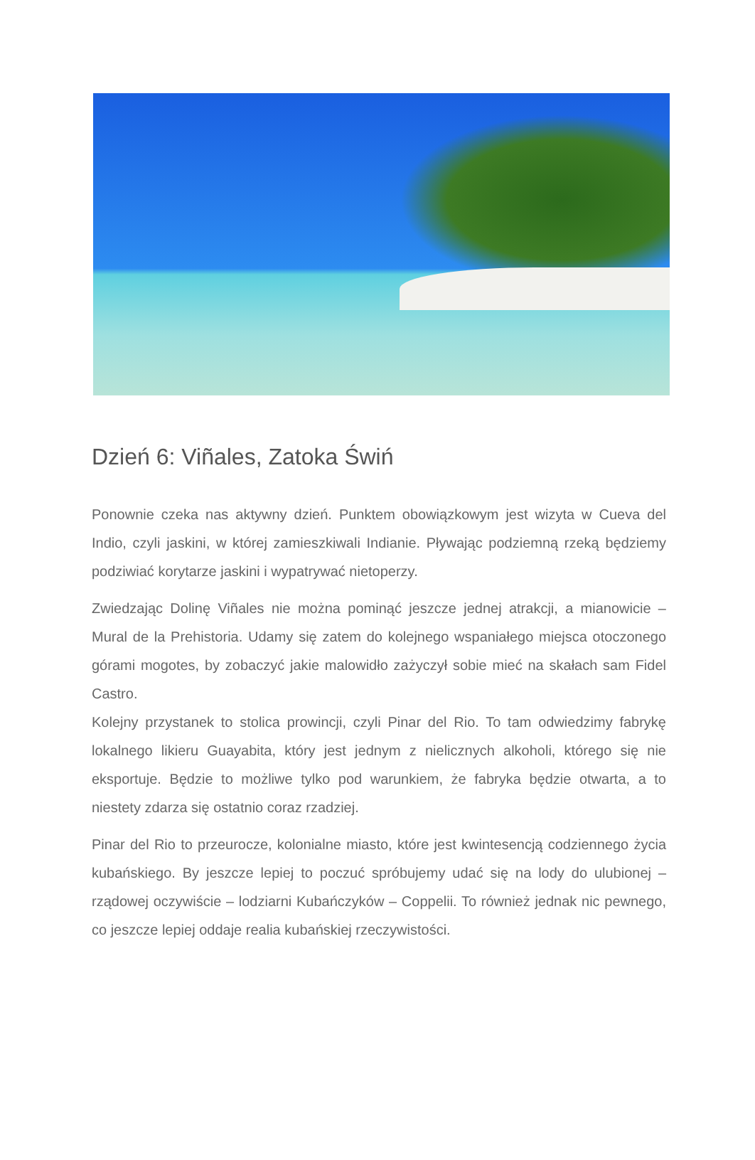Dzień 6: Viñales, Zatoka Świń
Ponownie czeka nas aktywny dzień. Punktem obowiązkowym jest wizyta w Cueva del Indio, czyli jaskini, w której zamieszkiwali Indianie. Pływając podziemną rzeką będziemy podziwiać korytarze jaskini i wypatrywać nietoperzy.
Zwiedzając Dolinę Viñales nie można pominąć jeszcze jednej atrakcji, a mianowicie – Mural de la Prehistoria. Udamy się zatem do kolejnego wspaniałego miejsca otoczonego górami mogotes, by zobaczyć jakie malowidło zażyczył sobie mieć na skałach sam Fidel Castro.
Kolejny przystanek to stolica prowincji, czyli Pinar del Rio. To tam odwiedzimy fabrykę lokalnego likieru Guayabita, który jest jednym z nielicznych alkoholi, którego się nie eksportuje. Będzie to możliwe tylko pod warunkiem, że fabryka będzie otwarta, a to niestety zdarza się ostatnio coraz rzadziej.
Pinar del Rio to przeurocze, kolonialne miasto, które jest kwintesencją codziennego życia kubańskiego. By jeszcze lepiej to poczuć spróbujemy udać się na lody do ulubionej – rządowej oczywiście – lodziarni Kubańczyków – Coppelii. To również jednak nic pewnego, co jeszcze lepiej oddaje realia kubańskiej rzeczywistości.